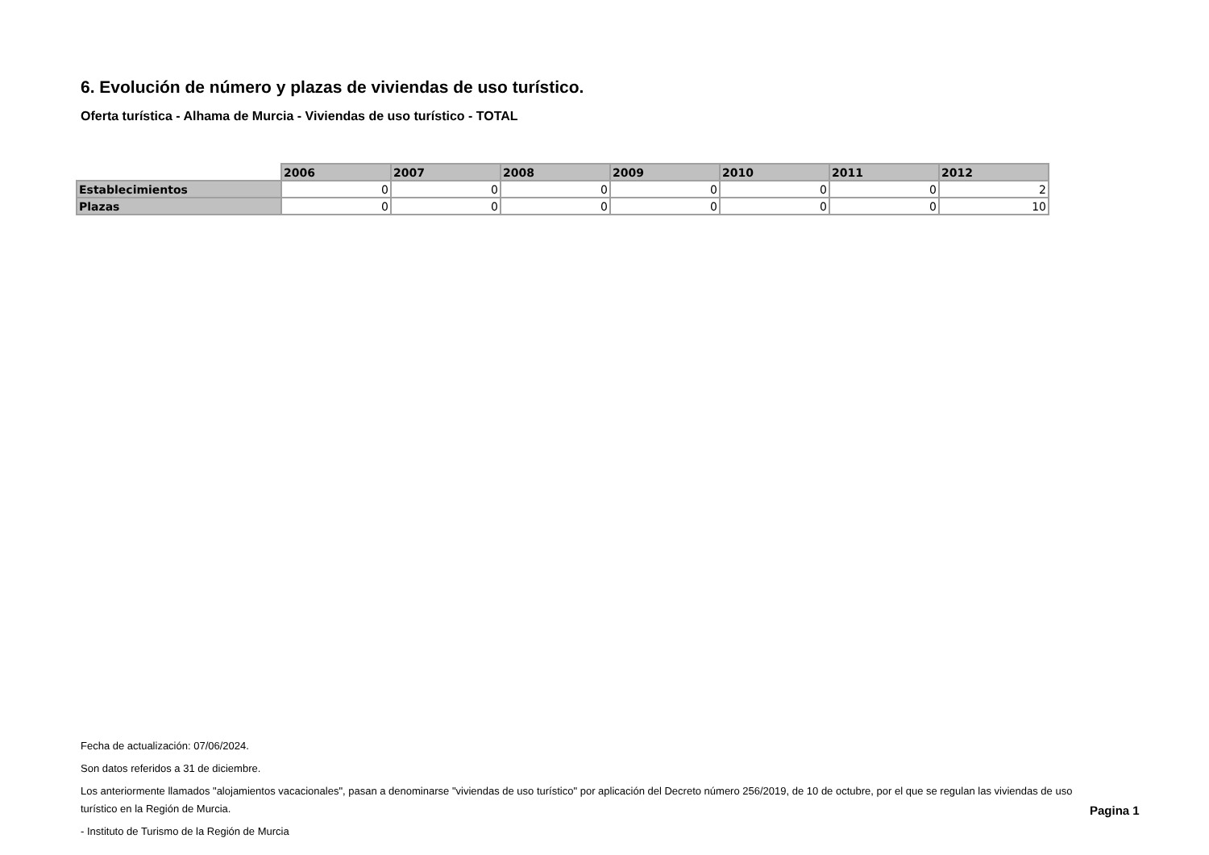6. Evolución de número y plazas de viviendas de uso turístico.
Oferta turística - Alhama de Murcia - Viviendas de uso turístico - TOTAL
| | 2006 | 2007 | 2008 | 2009 | 2010 | 2011 | 2012 |
| --- | --- | --- | --- | --- | --- | --- | --- |
| Establecimientos | 0 | 0 | 0 | 0 | 0 | 0 | 2 |
| Plazas | 0 | 0 | 0 | 0 | 0 | 0 | 10 |
Fecha de actualización: 07/06/2024.
Son datos referidos a 31 de diciembre.
Los anteriormente llamados "alojamientos vacacionales", pasan a denominarse "viviendas de uso turístico" por aplicación del Decreto número 256/2019, de 10 de octubre, por el que se regulan las viviendas de uso turístico en la Región de Murcia.
- Instituto de Turismo de la Región de Murcia
Pagina 1